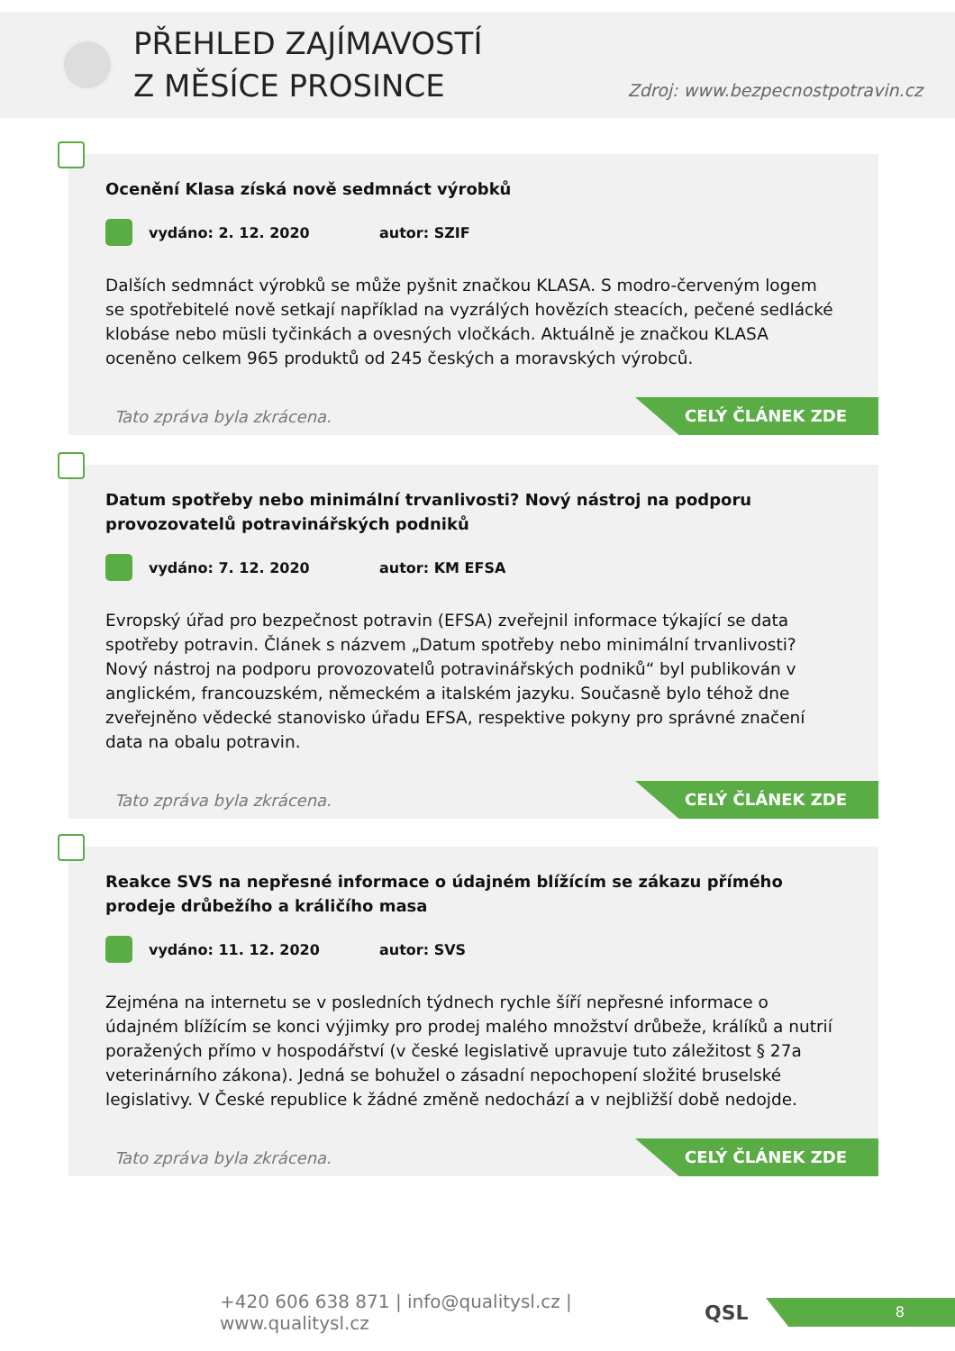PŘEHLED ZAJÍMAVOSTÍ
Z MĚSÍCE PROSINCE
Zdroj: www.bezpecnostpotravin.cz
Ocenění Klasa získá nově sedmnáct výrobků
vydáno: 2. 12. 2020 autor: SZIF
Dalších sedmnáct výrobků se může pyšnit značkou KLASA. S modro-červeným logem se spotřebitelé nově setkají například na vyzrálých hovězích steacích, pečené sedlácké klobáse nebo müsli tyčinkách a ovesných vločkách. Aktuálně je značkou KLASA oceněno celkem 965 produktů od 245 českých a moravských výrobců.
Tato zpráva byla zkrácena.
CELÝ ČLÁNEK ZDE
Datum spotřeby nebo minimální trvanlivosti? Nový nástroj na podporu provozovatelů potravinářských podniků
vydáno: 7. 12. 2020 autor: KM EFSA
Evropský úřad pro bezpečnost potravin (EFSA) zveřejnil informace týkající se data spotřeby potravin. Článek s názvem „Datum spotřeby nebo minimální trvanlivosti? Nový nástroj na podporu provozovatelů potravinářských podniků“ byl publikován v anglickém, francouzském, německém a italském jazyku. Současně bylo téhož dne zveřejněno vědecké stanovisko úřadu EFSA, respektive pokyny pro správné značení data na obalu potravin.
Tato zpráva byla zkrácena.
CELÝ ČLÁNEK ZDE
Reakce SVS na nepřesné informace o údajném blížícím se zákazu přímého prodeje drůbežího a králičího masa
vydáno: 11. 12. 2020 autor: SVS
Zejména na internetu se v posledních týdnech rychle šíří nepřesné informace o údajném blížícím se konci výjimky pro prodej malého množství drůbeže, králíků a nutrií poražených přímo v hospodářství (v české legislativě upravuje tuto záležitost § 27a veterinárního zákona). Jedná se bohužel o zásadní nepochopení složité bruselské legislativy. V České republice k žádné změně nedochází a v nejbližší době nedojde.
Tato zpráva byla zkrácena.
CELÝ ČLÁNEK ZDE
+420 606 638 871 | info@qualitysl.cz | www.qualitysl.cz
QSL
8